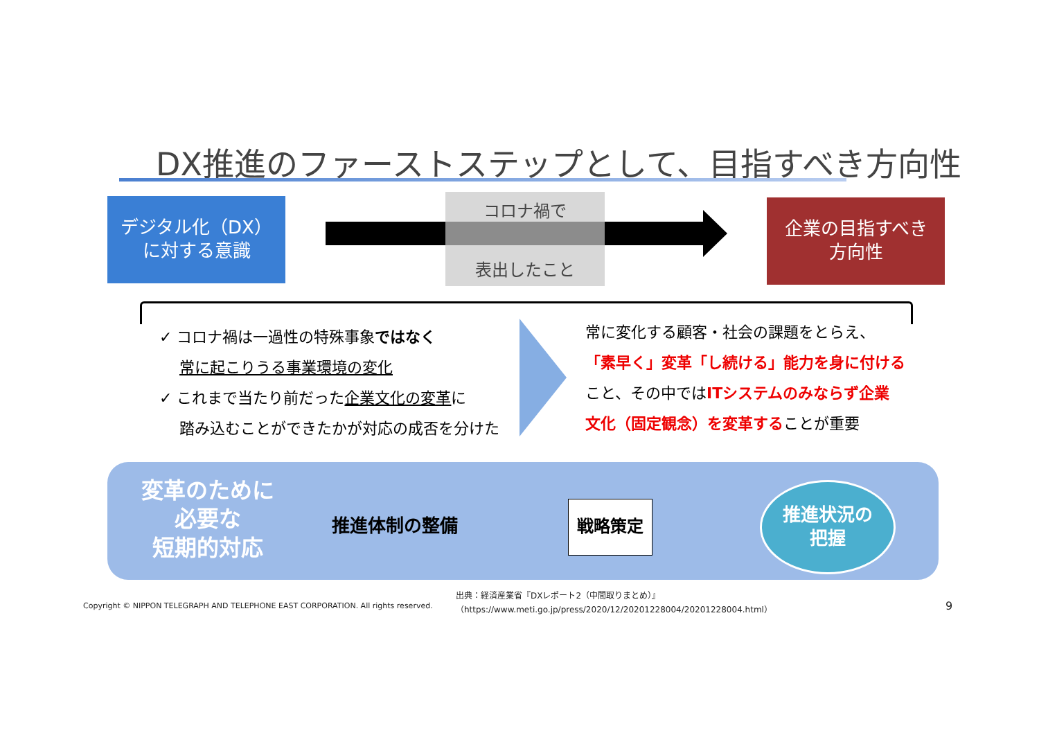DX推進のファーストステップとして、目指すべき方向性
デジタル化（DX）
に対する意識
コロナ禍で
表出したこと
企業の目指すべき
方向性
✓ コロナ禍は一過性の特殊事象ではなく
　 常に起こりうる事業環境の変化
✓ これまで当たり前だった企業文化の変革に
　 踏み込むことができたかが対応の成否を分けた
常に変化する顧客・社会の課題をとらえ、
「素早く」変革「し続ける」能力を身に付ける
こと、その中ではITシステムのみならず企業
文化（固定観念）を変革することが重要
変革のために
必要な
短期的対応
推進体制の整備
戦略策定
推進状況の
把握
Copyright © NIPPON TELEGRAPH AND TELEPHONE EAST CORPORATION. All rights reserved.
出典：経済産業省『DXレポート2（中間取りまとめ）』
（https://www.meti.go.jp/press/2020/12/20201228004/20201228004.html）
9